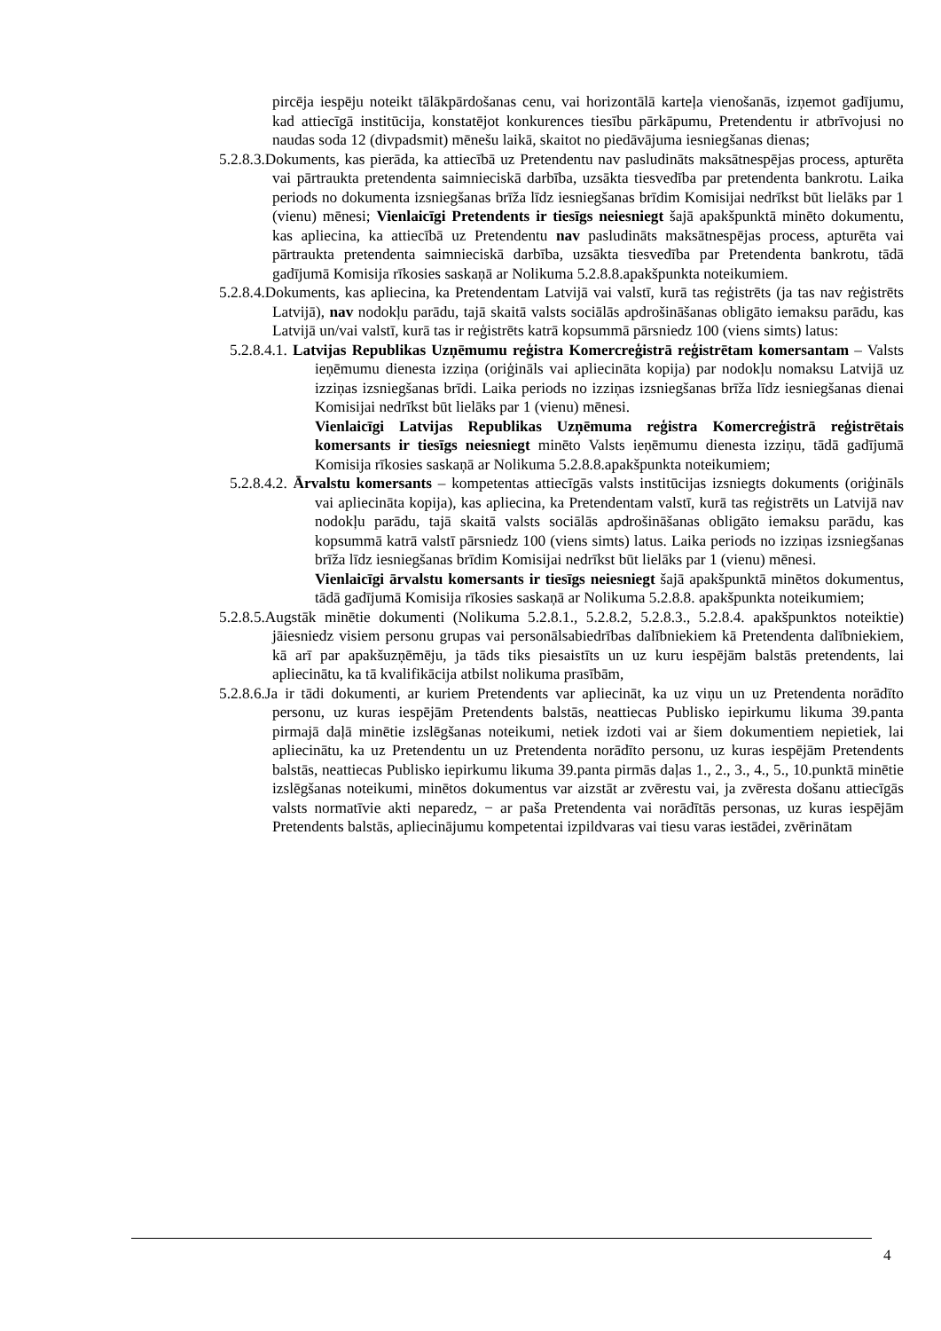pircēja iespēju noteikt tālākpārdošanas cenu, vai horizontālā karteļa vienošanās, izņemot gadījumu, kad attiecīgā institūcija, konstatējot konkurences tiesību pārkāpumu, Pretendentu ir atbrīvojusi no naudas soda 12 (divpadsmit) mēnešu laikā, skaitot no piedāvājuma iesniegšanas dienas;
5.2.8.3.Dokuments, kas pierāda, ka attiecībā uz Pretendentu nav pasludināts maksātnespējas process, apturēta vai pārtraukta pretendenta saimnieciskā darbība, uzsākta tiesvedība par pretendenta bankrotu. Laika periods no dokumenta izsniegšanas brīža līdz iesniegšanas brīdim Komisijai nedrīkst būt lielāks par 1 (vienu) mēnesi; Vienlaicīgi Pretendents ir tiesīgs neiesniegt šajā apakšpunktā minēto dokumentu, kas apliecina, ka attiecībā uz Pretendentu nav pasludināts maksātnespējas process, apturēta vai pārtraukta pretendenta saimnieciskā darbība, uzsākta tiesvedība par Pretendenta bankrotu, tādā gadījumā Komisija rīkosies saskaņā ar Nolikuma 5.2.8.8.apakšpunkta noteikumiem.
5.2.8.4.Dokuments, kas apliecina, ka Pretendentam Latvijā vai valstī, kurā tas reģistrēts (ja tas nav reģistrēts Latvijā), nav nodokļu parādu, tajā skaitā valsts sociālās apdrošināšanas obligāto iemaksu parādu, kas Latvijā un/vai valstī, kurā tas ir reģistrēts katrā kopsummā pārsniedz 100 (viens simts) latus:
5.2.8.4.1. Latvijas Republikas Uzņēmumu reģistra Komercreģistrā reģistrētam komersantam – Valsts ieņēmumu dienesta izziņa (oriģināls vai apliecināta kopija) par nodokļu nomaksu Latvijā uz izziņas izsniegšanas brīdi. Laika periods no izziņas izsniegšanas brīža līdz iesniegšanas dienai Komisijai nedrīkst būt lielāks par 1 (vienu) mēnesi.
Vienlaicīgi Latvijas Republikas Uzņēmuma reģistra Komercreģistrā reģistrētais komersants ir tiesīgs neiesniegt minēto Valsts ieņēmumu dienesta izziņu, tādā gadījumā Komisija rīkosies saskaņā ar Nolikuma 5.2.8.8.apakšpunkta noteikumiem;
5.2.8.4.2. Ārvalstu komersants – kompetentas attiecīgās valsts institūcijas izsniegts dokuments (oriģināls vai apliecināta kopija), kas apliecina, ka Pretendentam valstī, kurā tas reģistrēts un Latvijā nav nodokļu parādu, tajā skaitā valsts sociālās apdrošināšanas obligāto iemaksu parādu, kas kopsummā katrā valstī pārsniedz 100 (viens simts) latus. Laika periods no izziņas izsniegšanas brīža līdz iesniegšanas brīdim Komisijai nedrīkst būt lielāks par 1 (vienu) mēnesi.
Vienlaicīgi ārvalstu komersants ir tiesīgs neiesniegt šajā apakšpunktā minētos dokumentus, tādā gadījumā Komisija rīkosies saskaņā ar Nolikuma 5.2.8.8. apakšpunkta noteikumiem;
5.2.8.5.Augstāk minētie dokumenti (Nolikuma 5.2.8.1., 5.2.8.2, 5.2.8.3., 5.2.8.4. apakšpunktos noteiktie) jāiesniedz visiem personu grupas vai personālsabiedrības dalībniekiem kā Pretendenta dalībniekiem, kā arī par apakšuzņēmēju, ja tāds tiks piesaistīts un uz kuru iespējām balstās pretendents, lai apliecinātu, ka tā kvalifikācija atbilst nolikuma prasībām,
5.2.8.6.Ja ir tādi dokumenti, ar kuriem Pretendents var apliecināt, ka uz viņu un uz Pretendenta norādīto personu, uz kuras iespējām Pretendents balstās, neattiecas Publisko iepirkumu likuma 39.panta pirmajā daļā minētie izslēgšanas noteikumi, netiek izdoti vai ar šiem dokumentiem nepietiek, lai apliecinātu, ka uz Pretendentu un uz Pretendenta norādīto personu, uz kuras iespējām Pretendents balstās, neattiecas Publisko iepirkumu likuma 39.panta pirmās daļas 1., 2., 3., 4., 5., 10.punktā minētie izslēgšanas noteikumi, minētos dokumentus var aizstāt ar zvērestu vai, ja zvēresta došanu attiecīgās valsts normatīvie akti neparedz, − ar paša Pretendenta vai norādītās personas, uz kuras iespējām Pretendents balstās, apliecinājumu kompetentai izpildvaras vai tiesu varas iestādei, zvērinātam
4